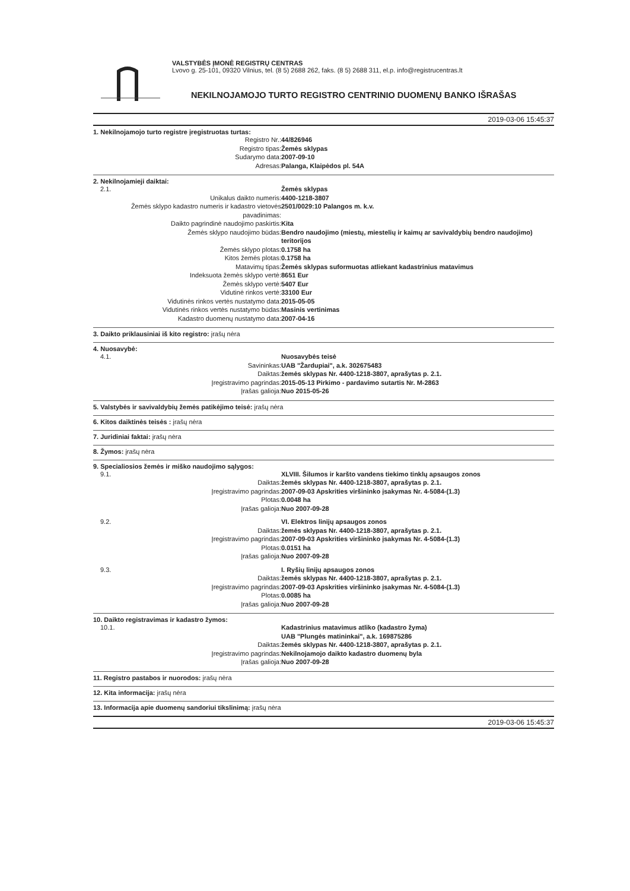VALSTYBĖS ĮMONĖ REGISTRŲ CENTRAS
Lvovo g. 25-101, 09320 Vilnius, tel. (8 5) 2688 262, faks. (8 5) 2688 311, el.p. info@registrucentras.lt
NEKILNOJAMOJO TURTO REGISTRO CENTRINIO DUOMENŲ BANKO IŠRAŠAS
2019-03-06 15:45:37
1. Nekilnojamojo turto registre įregistruotas turtas:
Registro Nr.: 44/826946
Registro tipas: Žemės sklypas
Sudarymo data: 2007-09-10
Adresas: Palanga, Klaipėdos pl. 54A
2. Nekilnojamieji daiktai:
2.1. Žemės sklypas
Unikalus daikto numeris: 4400-1218-3807
Žemės sklypo kadastro numeris ir kadastro vietovės pavadinimas: 2501/0029:10 Palangos m. k.v.
Daikto pagrindinė naudojimo paskirtis: Kita
Žemės sklypo naudojimo būdas: Bendro naudojimo (miestų, miestelių ir kaimų ar savivaldybių bendro naudojimo) teritorijos
Žemės sklypo plotas: 0.1758 ha
Kitos žemės plotas: 0.1758 ha
Matavimų tipas: Žemės sklypas suformuotas atliekant kadastrinius matavimus
Indeksuota žemės sklypo vertė: 8651 Eur
Žemės sklypo vertė: 5407 Eur
Vidutinė rinkos vertė: 33100 Eur
Vidutinės rinkos vertės nustatymo data: 2015-05-05
Vidutinės rinkos vertės nustatymo būdas: Masinis vertinimas
Kadastro duomenų nustatymo data: 2007-04-16
3. Daikto priklausiniai iš kito registro: įrašų nėra
4. Nuosavybė:
4.1. Nuosavybės teisė
Savininkas: UAB "Žardupiai", a.k. 302675483
Daiktas: žemės sklypas Nr. 4400-1218-3807, aprašytas p. 2.1.
Įregistravimo pagrindas: 2015-05-13 Pirkimo - pardavimo sutartis Nr. M-2863
Įrašas galioja: Nuo 2015-05-26
5. Valstybės ir savivaldybių žemės patikėjimo teisė: įrašų nėra
6. Kitos daiktinės teisės : įrašų nėra
7. Juridiniai faktai: įrašų nėra
8. Žymos: įrašų nėra
9. Specialiosios žemės ir miško naudojimo sąlygos:
9.1. XLVIII. Šilumos ir karšto vandens tiekimo tinklų apsaugos zonos
Daiktas: žemės sklypas Nr. 4400-1218-3807, aprašytas p. 2.1.
Įregistravimo pagrindas: 2007-09-03 Apskrities viršininko įsakymas Nr. 4-5084-(1.3)
Plotas: 0.0048 ha
Įrašas galioja: Nuo 2007-09-28
9.2. VI. Elektros linijų apsaugos zonos
Daiktas: žemės sklypas Nr. 4400-1218-3807, aprašytas p. 2.1.
Įregistravimo pagrindas: 2007-09-03 Apskrities viršininko įsakymas Nr. 4-5084-(1.3)
Plotas: 0.0151 ha
Įrašas galioja: Nuo 2007-09-28
9.3. I. Ryšių linijų apsaugos zonos
Daiktas: žemės sklypas Nr. 4400-1218-3807, aprašytas p. 2.1.
Įregistravimo pagrindas: 2007-09-03 Apskrities viršininko įsakymas Nr. 4-5084-(1.3)
Plotas: 0.0085 ha
Įrašas galioja: Nuo 2007-09-28
10. Daikto registravimas ir kadastro žymos:
10.1. Kadastrinius matavimus atliko (kadastro žyma)
UAB "Plungės matininkai", a.k. 169875286
Daiktas: žemės sklypas Nr. 4400-1218-3807, aprašytas p. 2.1.
Įregistravimo pagrindas: Nekilnojamojo daikto kadastro duomenų byla
Įrašas galioja: Nuo 2007-09-28
11. Registro pastabos ir nuorodos: įrašų nėra
12. Kita informacija: įrašų nėra
13. Informacija apie duomenų sandoriui tikslinimą: įrašų nėra
2019-03-06 15:45:37